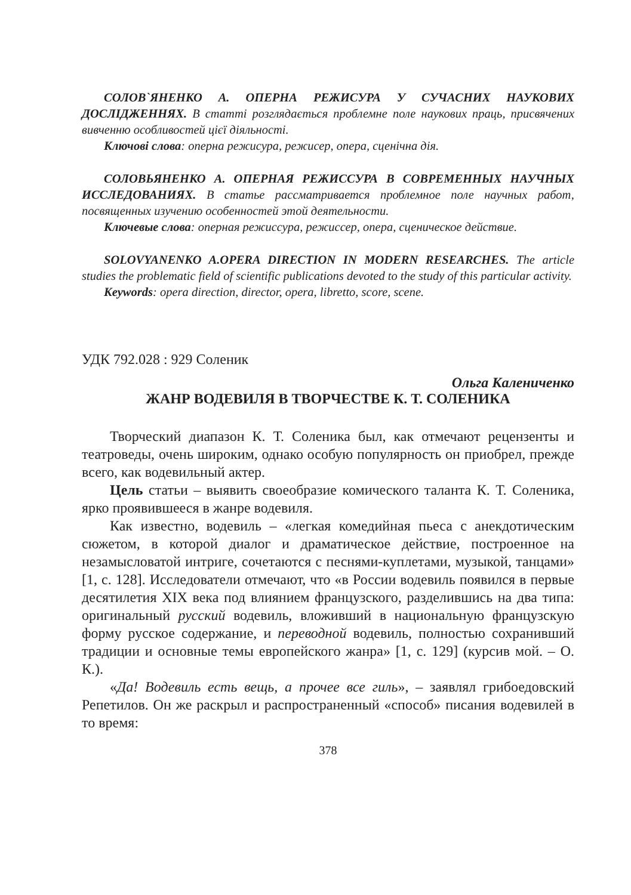СОЛОВ`ЯНЕНКО А. ОПЕРНА РЕЖИСУРА У СУЧАСНИХ НАУКОВИХ ДОСЛІДЖЕННЯХ. В статті розглядається проблемне поле наукових праць, присвячених вивченню особливостей цієї діяльності.
Ключові слова: оперна режисура, режисер, опера, сценічна дія.
СОЛОВЬЯНЕНКО А. ОПЕРНАЯ РЕЖИССУРА В СОВРЕМЕННЫХ НАУЧНЫХ ИССЛЕДОВАНИЯХ. В статье рассматривается проблемное поле научных работ, посвященных изучению особенностей этой деятельности.
Ключевые слова: оперная режиссура, режиссер, опера, сценическое действие.
SOLOVYANENKO A.OPERA DIRECTION IN MODERN RESEARCHES. The article studies the problematic field of scientific publications devoted to the study of this particular activity.
Keywords: opera direction, director, opera, libretto, score, scene.
УДК 792.028 : 929 Соленик
Ольга Калениченко
ЖАНР ВОДЕВИЛЯ В ТВОРЧЕСТВЕ К. Т. СОЛЕНИКА
Творческий диапазон К. Т. Соленика был, как отмечают рецензенты и театроведы, очень широким, однако особую популярность он приобрел, прежде всего, как водевильный актер.
Цель статьи – выявить своеобразие комического таланта К. Т. Соленика, ярко проявившееся в жанре водевиля.
Как известно, водевиль – «легкая комедийная пьеса с анекдотическим сюжетом, в которой диалог и драматическое действие, построенное на незамысловатой интриге, сочетаются с песнями-куплетами, музыкой, танцами» [1, с. 128]. Исследователи отмечают, что «в России водевиль появился в первые десятилетия XIX века под влиянием французского, разделившись на два типа: оригинальный русский водевиль, вложивший в национальную французскую форму русское содержание, и переводной водевиль, полностью сохранивший традиции и основные темы европейского жанра» [1, с. 129] (курсив мой. – О. К.).
«Да! Водевиль есть вещь, а прочее все гиль», – заявлял грибоедовский Репетилов. Он же раскрыл и распространенный «способ» писания водевилей в то время:
378